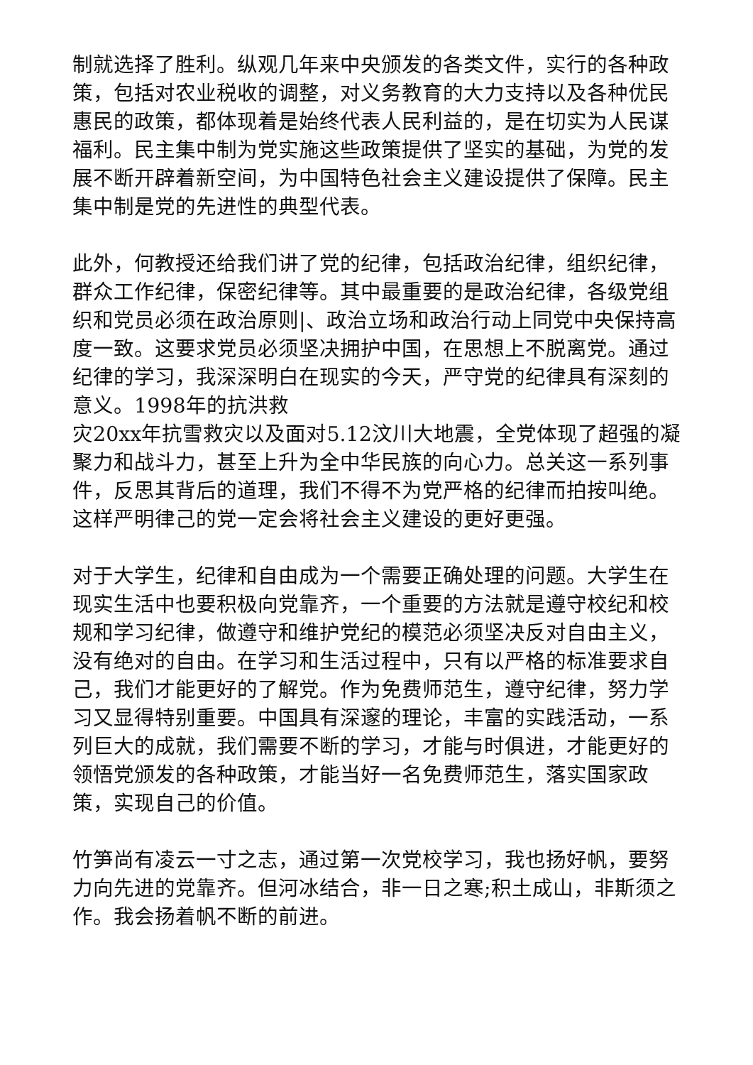制就选择了胜利。纵观几年来中央颁发的各类文件，实行的各种政策，包括对农业税收的调整，对义务教育的大力支持以及各种优民惠民的政策，都体现着是始终代表人民利益的，是在切实为人民谋福利。民主集中制为党实施这些政策提供了坚实的基础，为党的发展不断开辟着新空间，为中国特色社会主义建设提供了保障。民主集中制是党的先进性的典型代表。
此外，何教授还给我们讲了党的纪律，包括政治纪律，组织纪律，群众工作纪律，保密纪律等。其中最重要的是政治纪律，各级党组织和党员必须在政治原则|、政治立场和政治行动上同党中央保持高度一致。这要求党员必须坚决拥护中国，在思想上不脱离党。通过纪律的学习，我深深明白在现实的今天，严守党的纪律具有深刻的意义。1998年的抗洪救
灾20xx年抗雪救灾以及面对5.12汶川大地震，全党体现了超强的凝聚力和战斗力，甚至上升为全中华民族的向心力。总关这一系列事件，反思其背后的道理，我们不得不为党严格的纪律而拍按叫绝。这样严明律己的党一定会将社会主义建设的更好更强。
对于大学生，纪律和自由成为一个需要正确处理的问题。大学生在现实生活中也要积极向党靠齐，一个重要的方法就是遵守校纪和校规和学习纪律，做遵守和维护党纪的模范必须坚决反对自由主义，没有绝对的自由。在学习和生活过程中，只有以严格的标准要求自己，我们才能更好的了解党。作为免费师范生，遵守纪律，努力学习又显得特别重要。中国具有深邃的理论，丰富的实践活动，一系列巨大的成就，我们需要不断的学习，才能与时俱进，才能更好的领悟党颁发的各种政策，才能当好一名免费师范生，落实国家政策，实现自己的价值。
竹笋尚有凌云一寸之志，通过第一次党校学习，我也扬好帆，要努力向先进的党靠齐。但河冰结合，非一日之寒;积土成山，非斯须之作。我会扬着帆不断的前进。